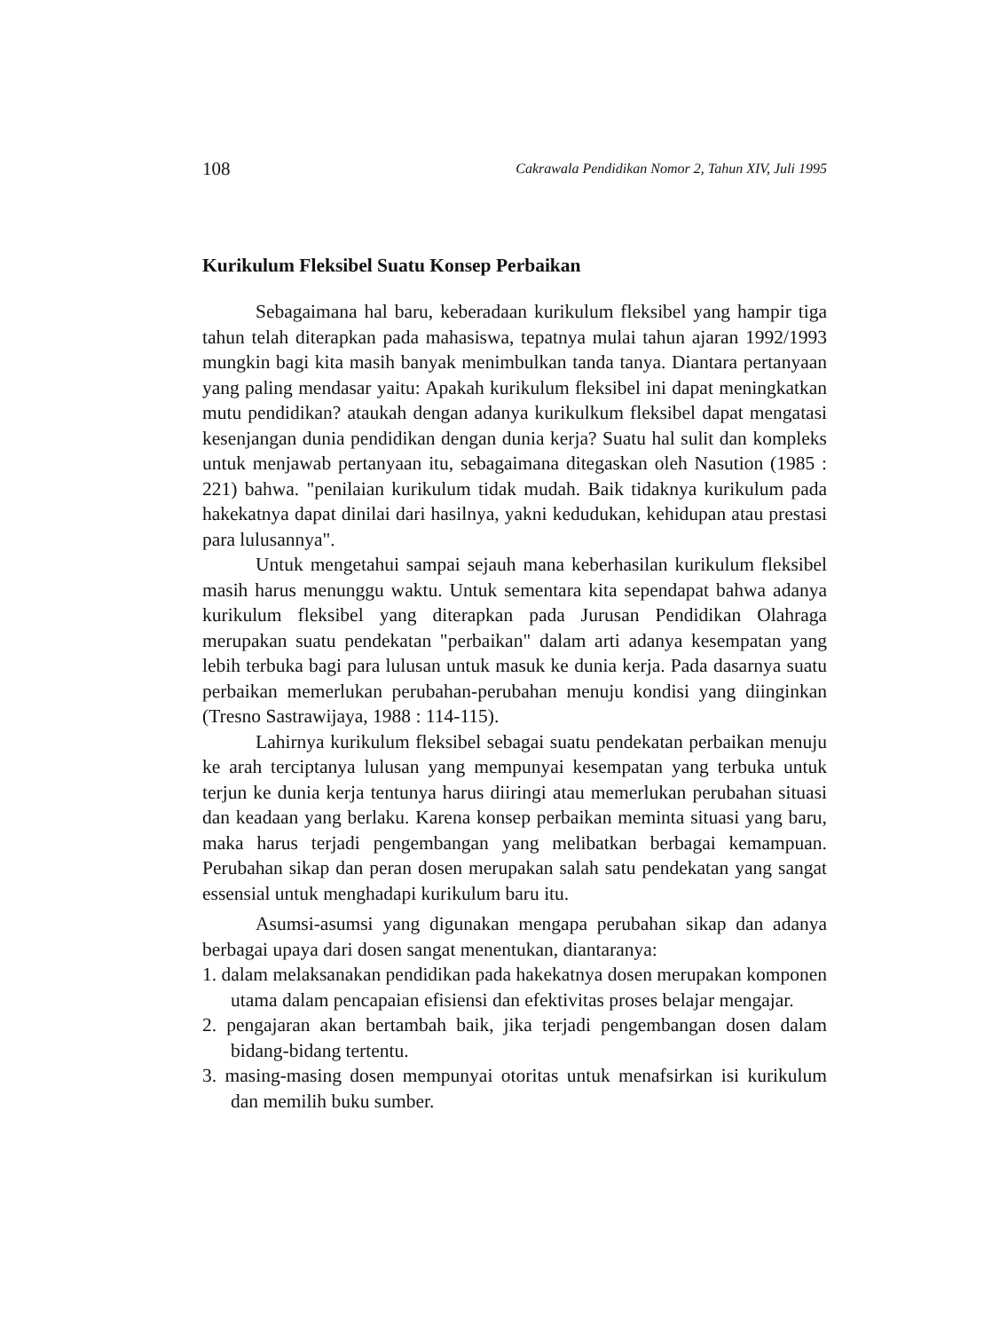108 Cakrawala Pendidikan Nomor 2, Tahun XIV, Juli 1995
Kurikulum Fleksibel Suatu Konsep Perbaikan
Sebagaimana hal baru, keberadaan kurikulum fleksibel yang hampir tiga tahun telah diterapkan pada mahasiswa, tepatnya mulai tahun ajaran 1992/1993 mungkin bagi kita masih banyak menimbulkan tanda tanya. Diantara pertanyaan yang paling mendasar yaitu: Apakah kurikulum fleksibel ini dapat meningkatkan mutu pendidikan? ataukah dengan adanya kurikulkum fleksibel dapat mengatasi kesenjangan dunia pendidikan dengan dunia kerja? Suatu hal sulit dan kompleks untuk menjawab pertanyaan itu, sebagaimana ditegaskan oleh Nasution (1985 : 221) bahwa. "penilaian kurikulum tidak mudah. Baik tidaknya kurikulum pada hakekatnya dapat dinilai dari hasilnya, yakni kedudukan, kehidupan atau prestasi para lulusannya".
Untuk mengetahui sampai sejauh mana keberhasilan kurikulum fleksibel masih harus menunggu waktu. Untuk sementara kita sependapat bahwa adanya kurikulum fleksibel yang diterapkan pada Jurusan Pendidikan Olahraga merupakan suatu pendekatan "perbaikan" dalam arti adanya kesempatan yang lebih terbuka bagi para lulusan untuk masuk ke dunia kerja. Pada dasarnya suatu perbaikan memerlukan perubahan-perubahan menuju kondisi yang diinginkan (Tresno Sastrawijaya, 1988 : 114-115).
Lahirnya kurikulum fleksibel sebagai suatu pendekatan perbaikan menuju ke arah terciptanya lulusan yang mempunyai kesempatan yang terbuka untuk terjun ke dunia kerja tentunya harus diiringi atau memerlukan perubahan situasi dan keadaan yang berlaku. Karena konsep perbaikan meminta situasi yang baru, maka harus terjadi pengembangan yang melibatkan berbagai kemampuan. Perubahan sikap dan peran dosen merupakan salah satu pendekatan yang sangat essensial untuk menghadapi kurikulum baru itu.
Asumsi-asumsi yang digunakan mengapa perubahan sikap dan adanya berbagai upaya dari dosen sangat menentukan, diantaranya:
1. dalam melaksanakan pendidikan pada hakekatnya dosen merupakan komponen utama dalam pencapaian efisiensi dan efektivitas proses belajar mengajar.
2. pengajaran akan bertambah baik, jika terjadi pengembangan dosen dalam bidang-bidang tertentu.
3. masing-masing dosen mempunyai otoritas untuk menafsirkan isi kurikulum dan memilih buku sumber.